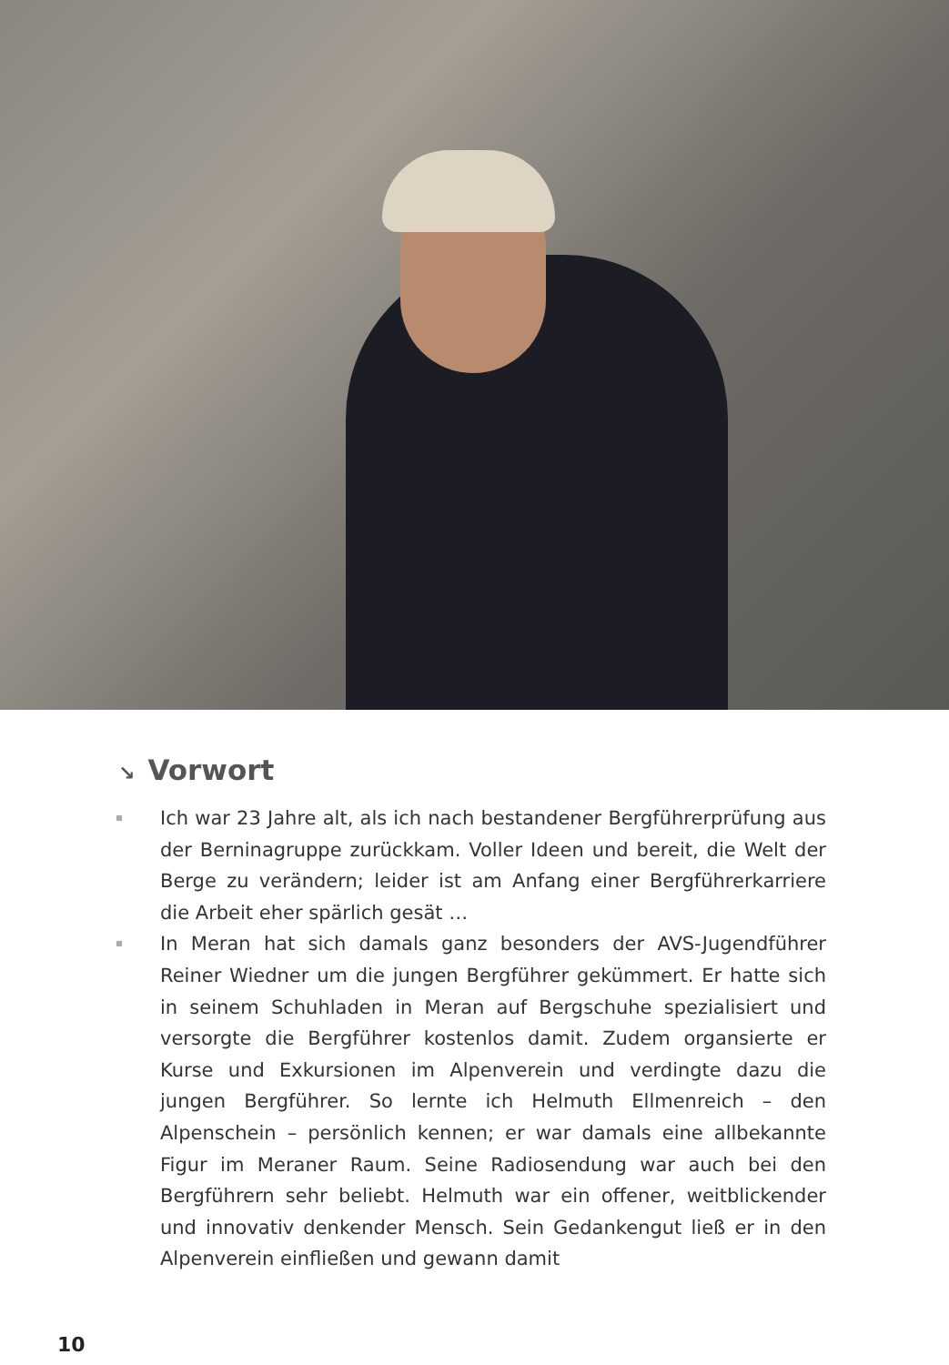↘ Vorwort
Ich war 23 Jahre alt, als ich nach bestandener Bergführerprüfung aus der Berninagruppe zurückkam. Voller Ideen und bereit, die Welt der Berge zu verändern; leider ist am Anfang einer Bergführerkarriere die Arbeit eher spärlich gesät …
In Meran hat sich damals ganz besonders der AVS-Jugendführer Reiner Wiedner um die jungen Bergführer gekümmert. Er hatte sich in seinem Schuhladen in Meran auf Bergschuhe spezialisiert und versorgte die Bergführer kostenlos damit. Zudem organsierte er Kurse und Exkursionen im Alpenverein und verdingte dazu die jungen Bergführer. So lernte ich Helmuth Ellmenreich – den Alpenschein – persönlich kennen; er war damals eine allbekannte Figur im Meraner Raum. Seine Radiosendung war auch bei den Bergführern sehr beliebt. Helmuth war ein offener, weitblickender und innovativ denkender Mensch. Sein Gedankengut ließ er in den Alpenverein einfließen und gewann damit
10